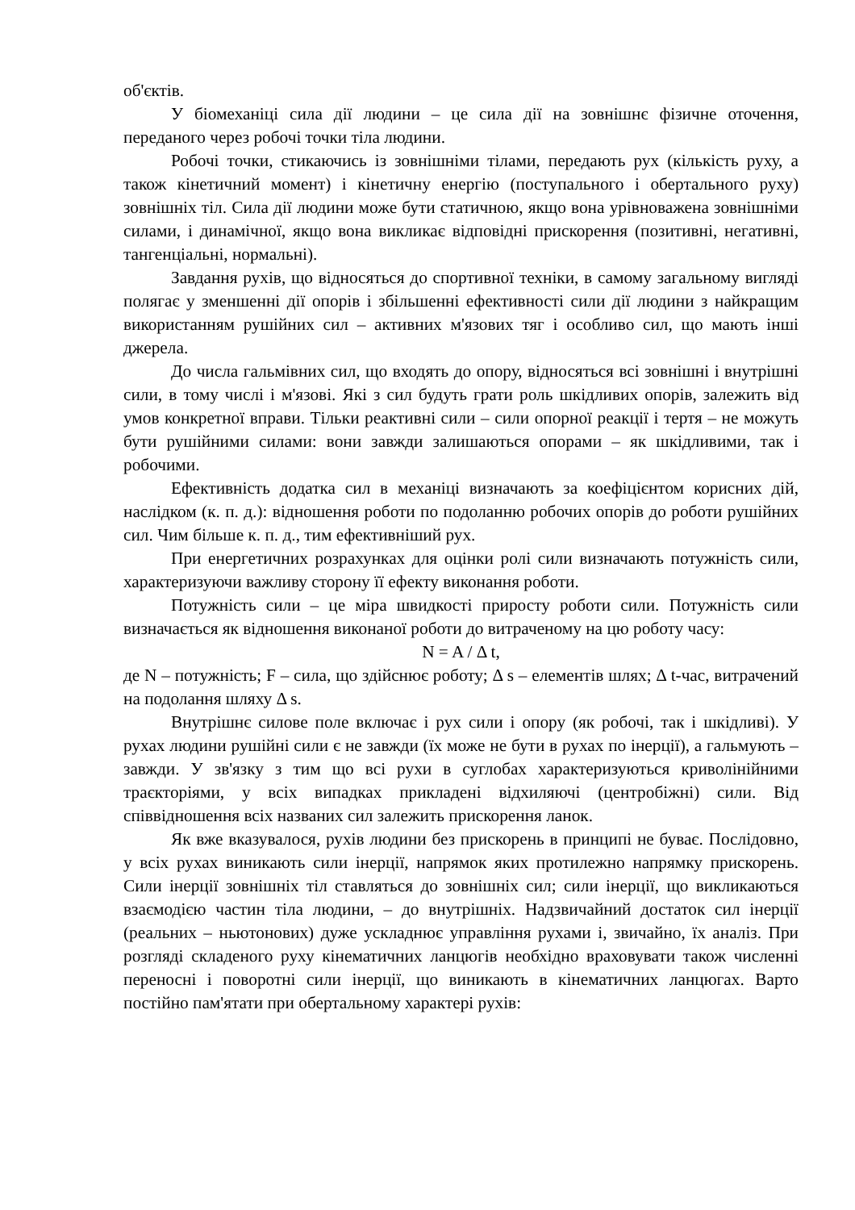об'єктів.
У біомеханіці сила дії людини – це сила дії на зовнішнє фізичне оточення, переданого через робочі точки тіла людини.
Робочі точки, стикаючись із зовнішніми тілами, передають рух (кількість руху, а також кінетичний момент) і кінетичну енергію (поступального і обертального руху) зовнішніх тіл. Сила дії людини може бути статичною, якщо вона урівноважена зовнішніми силами, і динамічної, якщо вона викликає відповідні прискорення (позитивні, негативні, тангенціальні, нормальні).
Завдання рухів, що відносяться до спортивної техніки, в самому загальному вигляді полягає у зменшенні дії опорів і збільшенні ефективності сили дії людини з найкращим використанням рушійних сил – активних м'язових тяг і особливо сил, що мають інші джерела.
До числа гальмівних сил, що входять до опору, відносяться всі зовнішні і внутрішні сили, в тому числі і м'язові. Які з сил будуть грати роль шкідливих опорів, залежить від умов конкретної вправи. Тільки реактивні сили – сили опорної реакції і тертя – не можуть бути рушійними силами: вони завжди залишаються опорами – як шкідливими, так і робочими.
Ефективність додатка сил в механіці визначають за коефіцієнтом корисних дій, наслідком (к. п. д.): відношення роботи по подоланню робочих опорів до роботи рушійних сил. Чим більше к. п. д., тим ефективніший рух.
При енергетичних розрахунках для оцінки ролі сили визначають потужність сили, характеризуючи важливу сторону її ефекту виконання роботи.
Потужність сили – це міра швидкості приросту роботи сили. Потужність сили визначається як відношення виконаної роботи до витраченому на цю роботу часу:
N = A / Δ t,
де N – потужність; F – сила, що здійснює роботу; Δ s – елементів шлях; Δ t-час, витрачений на подолання шляху Δ s.
Внутрішнє силове поле включає і рух сили і опору (як робочі, так і шкідливі). У рухах людини рушійні сили є не завжди (їх може не бути в рухах по інерції), а гальмують – завжди. У зв'язку з тим що всі рухи в суглобах характеризуються криволінійними траєкторіями, у всіх випадках прикладені відхиляючі (центробіжні) сили. Від співвідношення всіх названих сил залежить прискорення ланок.
Як вже вказувалося, рухів людини без прискорень в принципі не буває. Послідовно, у всіх рухах виникають сили інерції, напрямок яких протилежно напрямку прискорень. Сили інерції зовнішніх тіл ставляться до зовнішніх сил; сили інерції, що викликаються взаємодією частин тіла людини, – до внутрішніх. Надзвичайний достаток сил інерції (реальних – ньютонових) дуже ускладнює управління рухами і, звичайно, їх аналіз. При розгляді складеного руху кінематичних ланцюгів необхідно враховувати також численні переносні і поворотні сили інерції, що виникають в кінематичних ланцюгах. Варто постійно пам'ятати при обертальному характері рухів: